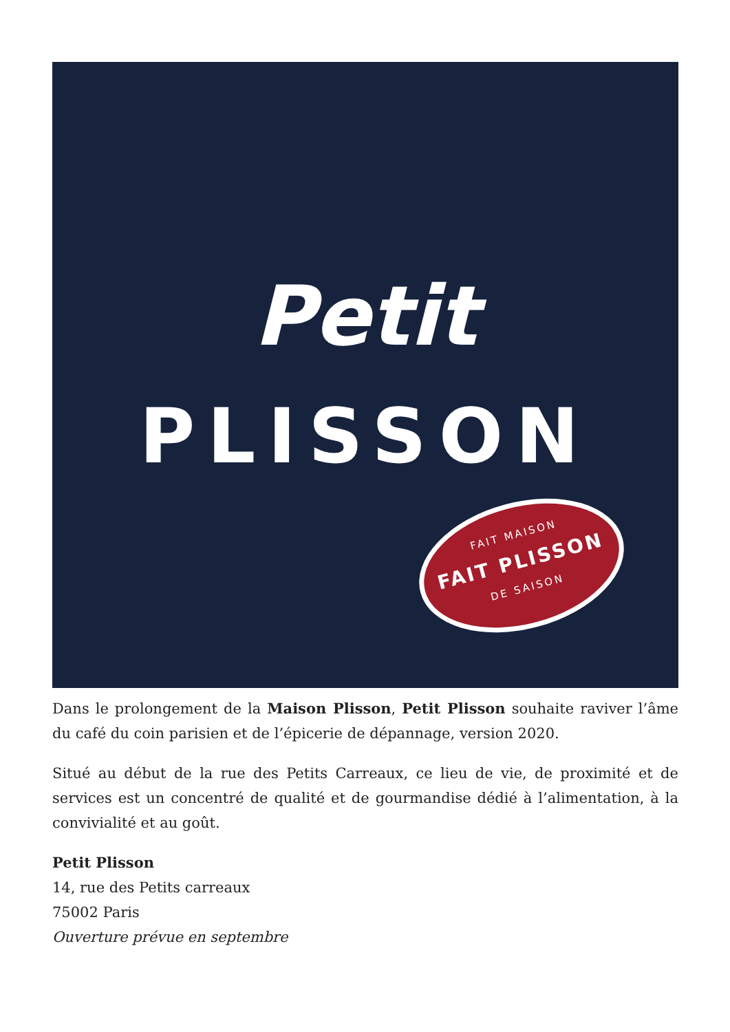Petit
PLISSON
FAIT MAISON
FAIT PLISSON
DE SAISON
Dans le prolongement de la Maison Plisson, Petit Plisson souhaite raviver l’âme du café du coin parisien et de l’épicerie de dépannage, version 2020.
Situé au début de la rue des Petits Carreaux, ce lieu de vie, de proximité et de services est un concentré de qualité et de gourmandise dédié à l’alimentation, à la convivialité et au goût.
Petit Plisson
14, rue des Petits carreaux
75002 Paris
Ouverture prévue en septembre